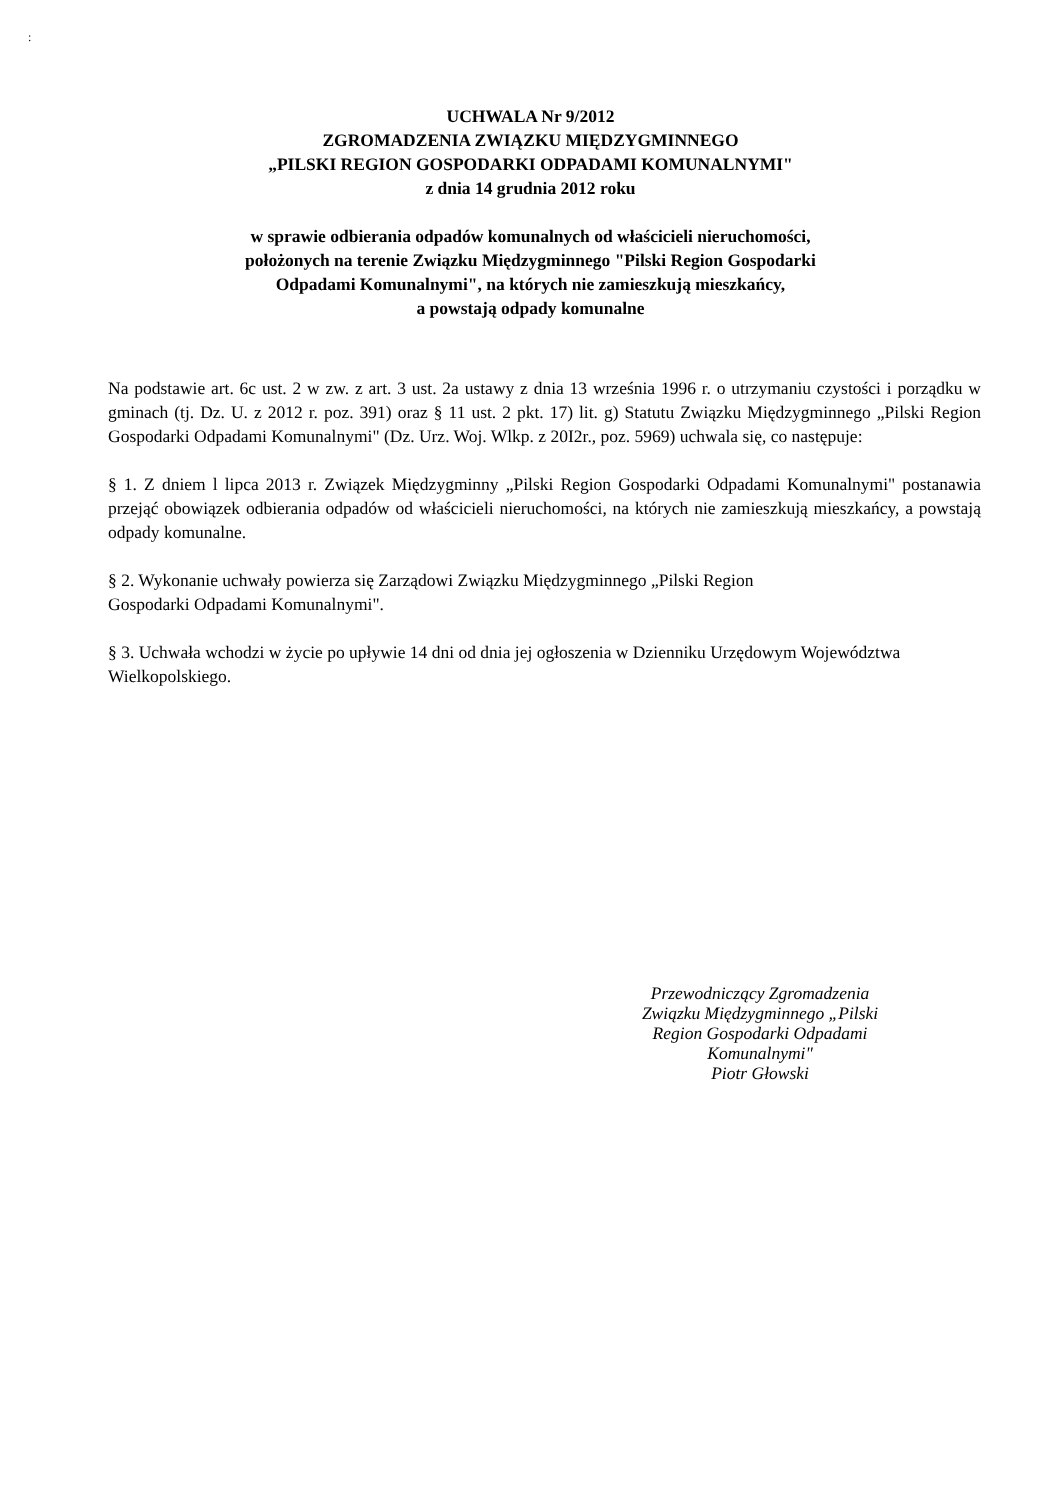:
UCHWALA Nr 9/2012
ZGROMADZENIA ZWIĄZKU MIĘDZYGMINNEGO
„PILSKI REGION GOSPODARKI ODPADAMI KOMUNALNYMI"
z dnia 14 grudnia 2012 roku
w sprawie odbierania odpadów komunalnych od właścicieli nieruchomości,
położonych na terenie Związku Międzygminnego "Pilski Region Gospodarki
Odpadami Komunalnymi", na których nie zamieszkują mieszkańcy,
a powstają odpady komunalne
Na podstawie art. 6c ust. 2 w zw. z art. 3 ust. 2a ustawy z dnia 13 września 1996 r. o utrzymaniu czystości i porządku w gminach (tj. Dz. U. z 2012 r. poz. 391) oraz § 11 ust. 2 pkt. 17) lit. g) Statutu Związku Międzygminnego „Pilski Region Gospodarki Odpadami Komunalnymi" (Dz. Urz. Woj. Wlkp. z 20I2r., poz. 5969) uchwala się, co następuje:
§ 1. Z dniem l lipca 2013 r. Związek Międzygminny „Pilski Region Gospodarki Odpadami Komunalnymi" postanawia przejąć obowiązek odbierania odpadów od właścicieli nieruchomości, na których nie zamieszkują mieszkańcy, a powstają odpady komunalne.
§ 2. Wykonanie uchwały powierza się Zarządowi Związku Międzygminnego „Pilski Region
Gospodarki Odpadami Komunalnymi".
§ 3. Uchwała wchodzi w życie po upływie 14 dni od dnia jej ogłoszenia w Dzienniku Urzędowym Województwa Wielkopolskiego.
Przewodniczący Zgromadzenia
Związku Międzygminnego „Pilski
Region Gospodarki Odpadami
Komunalnymi"
Piotr Głowski